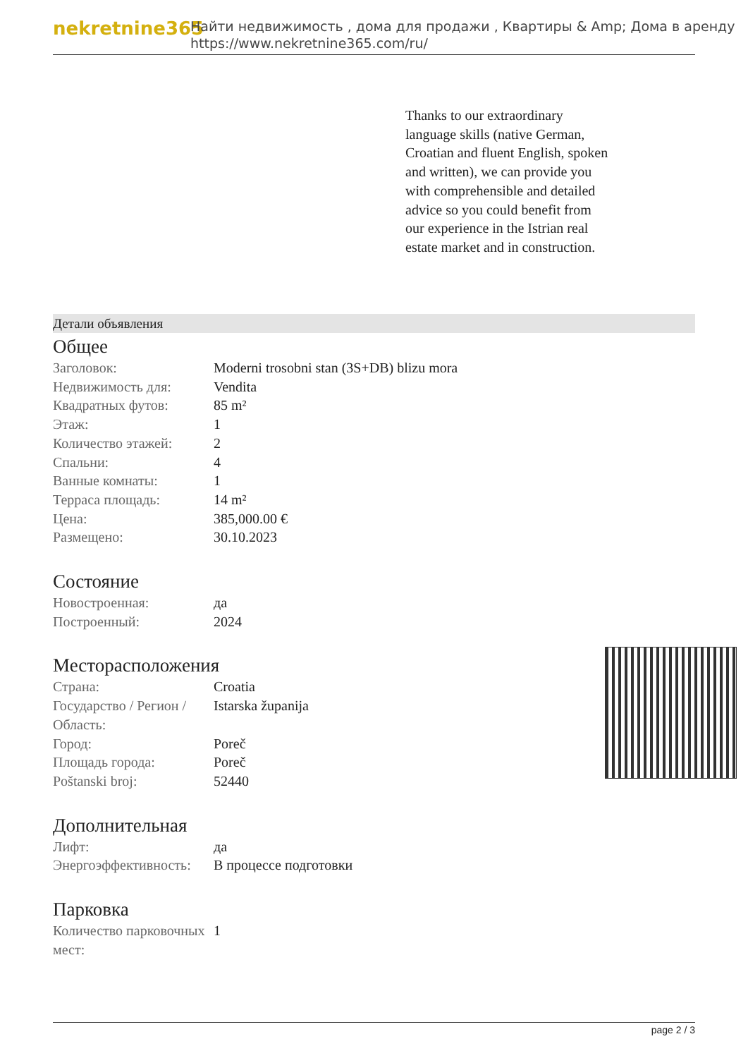nekretnine365
Найти недвижимость , дома для продажи , Квартиры & Amp; Дома в аренду
https://www.nekretnine365.com/ru/
Thanks to our extraordinary language skills (native German, Croatian and fluent English, spoken and written), we can provide you with comprehensible and detailed advice so you could benefit from our experience in the Istrian real estate market and in construction.
Детали объявления
Общее
| Заголовок: | Moderni trosobni stan (3S+DB) blizu mora |
| Недвижимость для: | Vendita |
| Квадратных футов: | 85 m² |
| Этаж: | 1 |
| Количество этажей: | 2 |
| Спальни: | 4 |
| Ванные комнаты: | 1 |
| Терраса площадь: | 14 m² |
| Цена: | 385,000.00 € |
| Размещено: | 30.10.2023 |
Состояние
| Новостроенная: | да |
| Построенный: | 2024 |
Месторасположения
| Страна: | Croatia |
| Государство / Регион / Область: | Istarska županija |
| Город: | Poreč |
| Площадь города: | Poreč |
| Poštanski broj: | 52440 |
Дополнительная
| Лифт: | да |
| Энергоэффективность: | В процессе подготовки |
Парковка
| Количество парковочных мест: | 1 |
page 2 / 3